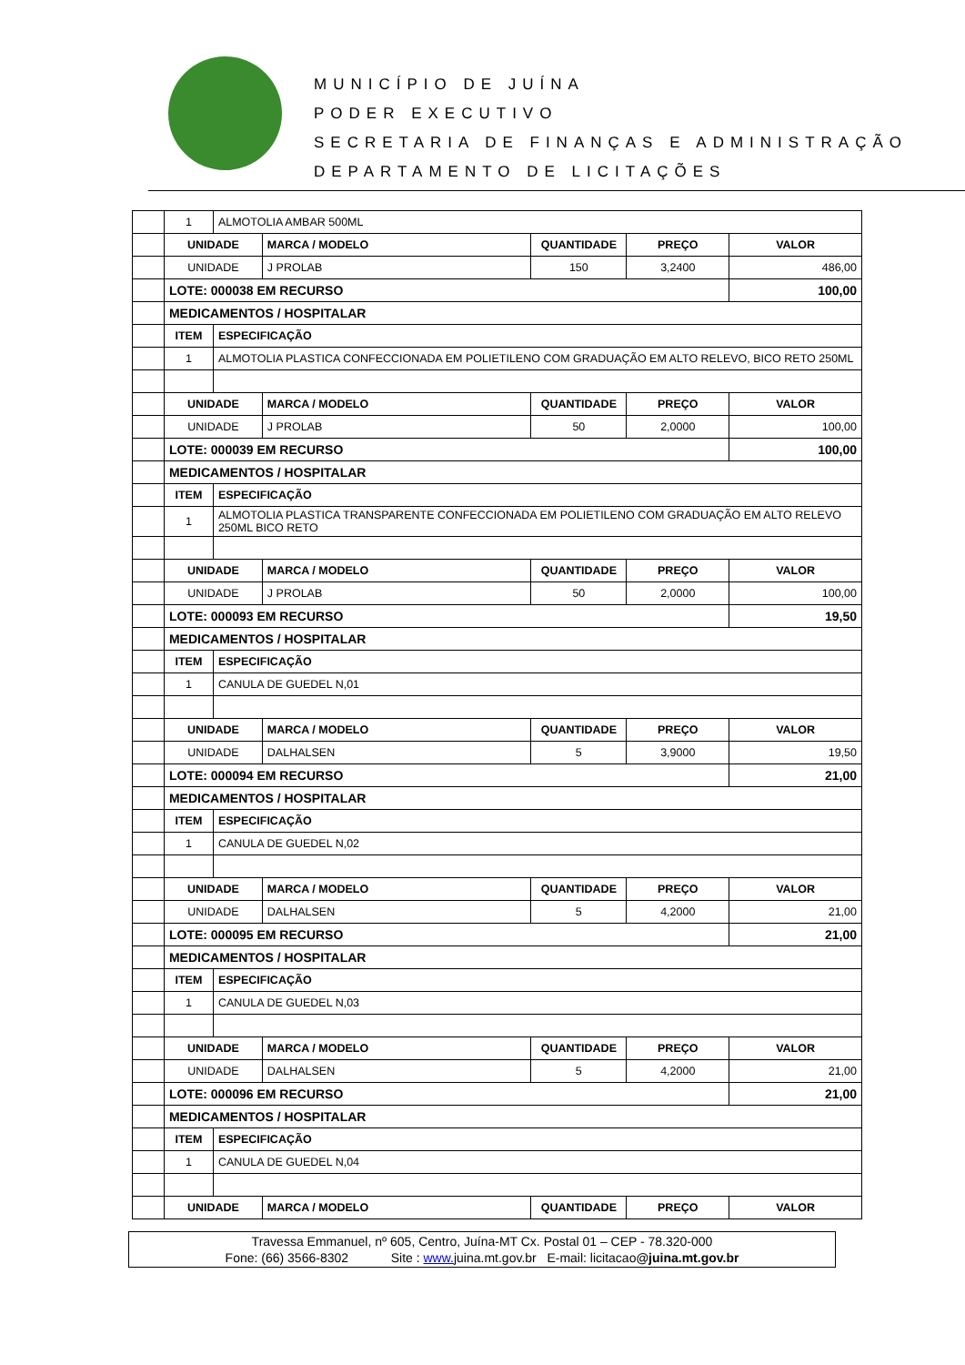MUNICÍPIO DE JUÍNA
PODER EXECUTIVO
SECRETARIA DE FINANÇAS E ADMINISTRAÇÃO
DEPARTAMENTO DE LICITAÇÕES
| | 1 | ALMOTOLIA AMBAR 500ML | | | | |
| | UNIDADE | | MARCA / MODELO | QUANTIDADE | PREÇO | VALOR |
| | UNIDADE | | J PROLAB | 150 | 3,2400 | 486,00 |
| | LOTE: 000038 EM RECURSO | | | | | 100,00 |
| | MEDICAMENTOS / HOSPITALAR | | | | | |
| | ITEM | ESPECIFICAÇÃO | | | | |
| | 1 | ALMOTOLIA PLASTICA CONFECCIONADA EM POLIETILENO COM GRADUAÇÃO EM ALTO RELEVO, BICO RETO 250ML | | | | |
| | UNIDADE | | MARCA / MODELO | QUANTIDADE | PREÇO | VALOR |
| | UNIDADE | | J PROLAB | 50 | 2,0000 | 100,00 |
| | LOTE: 000039 EM RECURSO | | | | | 100,00 |
| | MEDICAMENTOS / HOSPITALAR | | | | | |
| | ITEM | ESPECIFICAÇÃO | | | | |
| | 1 | ALMOTOLIA PLASTICA TRANSPARENTE CONFECCIONADA EM POLIETILENO COM GRADUAÇÃO EM ALTO RELEVO 250ML BICO RETO | | | | |
| | UNIDADE | | MARCA / MODELO | QUANTIDADE | PREÇO | VALOR |
| | UNIDADE | | J PROLAB | 50 | 2,0000 | 100,00 |
| | LOTE: 000093 EM RECURSO | | | | | 19,50 |
| | MEDICAMENTOS / HOSPITALAR | | | | | |
| | ITEM | ESPECIFICAÇÃO | | | | |
| | 1 | CANULA DE GUEDEL N,01 | | | | |
| | UNIDADE | | MARCA / MODELO | QUANTIDADE | PREÇO | VALOR |
| | UNIDADE | | DALHALSEN | 5 | 3,9000 | 19,50 |
| | LOTE: 000094 EM RECURSO | | | | | 21,00 |
| | MEDICAMENTOS / HOSPITALAR | | | | | |
| | ITEM | ESPECIFICAÇÃO | | | | |
| | 1 | CANULA DE GUEDEL N,02 | | | | |
| | UNIDADE | | MARCA / MODELO | QUANTIDADE | PREÇO | VALOR |
| | UNIDADE | | DALHALSEN | 5 | 4,2000 | 21,00 |
| | LOTE: 000095 EM RECURSO | | | | | 21,00 |
| | MEDICAMENTOS / HOSPITALAR | | | | | |
| | ITEM | ESPECIFICAÇÃO | | | | |
| | 1 | CANULA DE GUEDEL N,03 | | | | |
| | UNIDADE | | MARCA / MODELO | QUANTIDADE | PREÇO | VALOR |
| | UNIDADE | | DALHALSEN | 5 | 4,2000 | 21,00 |
| | LOTE: 000096 EM RECURSO | | | | | 21,00 |
| | MEDICAMENTOS / HOSPITALAR | | | | | |
| | ITEM | ESPECIFICAÇÃO | | | | |
| | 1 | CANULA DE GUEDEL N,04 | | | | |
| | UNIDADE | | MARCA / MODELO | QUANTIDADE | PREÇO | VALOR |
Travessa Emmanuel, nº 605, Centro, Juína-MT Cx. Postal 01 – CEP - 78.320-000
Fone: (66) 3566-8302 Site : www. juina.mt.gov.br E-mail: licitacao@juina.mt.gov.br